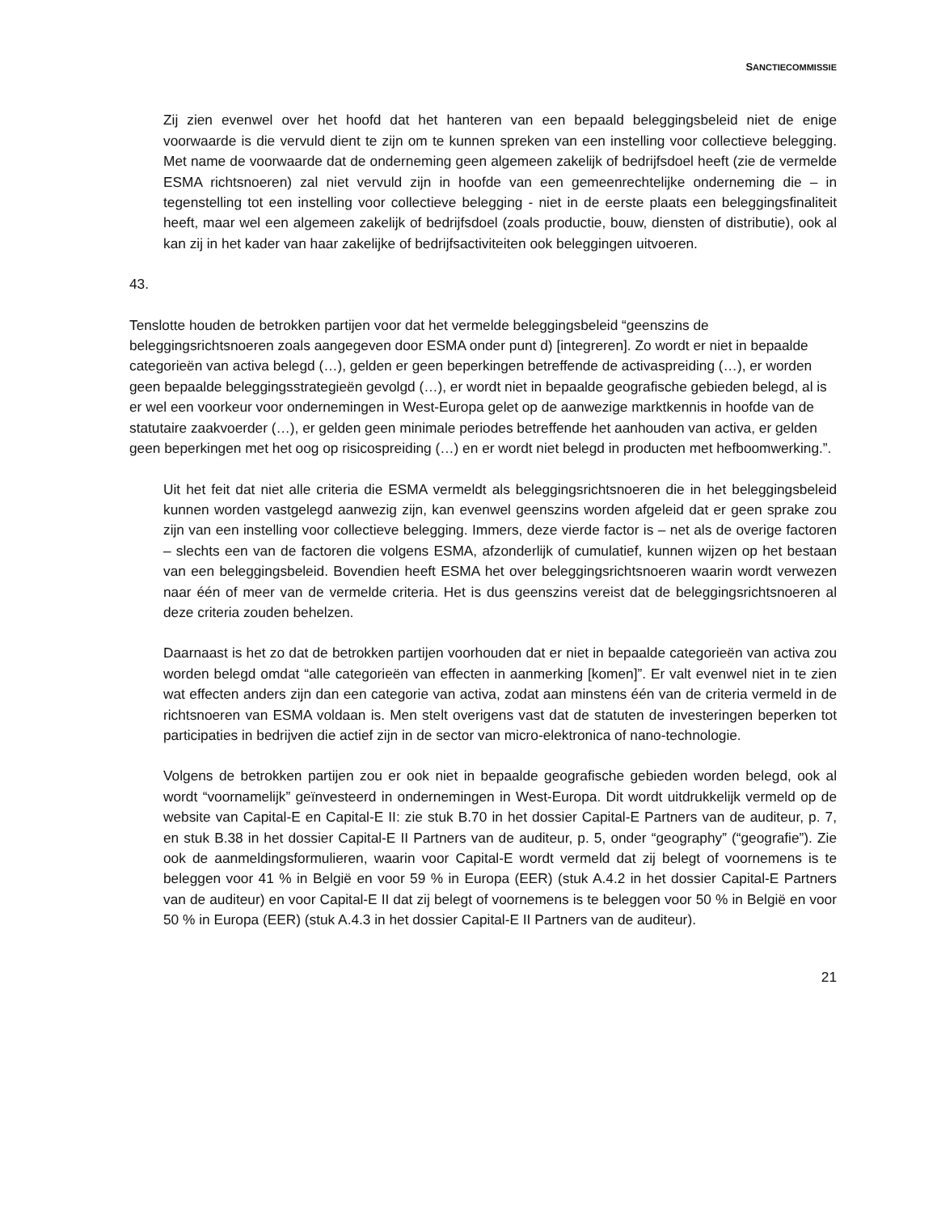SANCTIECOMMISSIE
Zij zien evenwel over het hoofd dat het hanteren van een bepaald beleggingsbeleid niet de enige voorwaarde is die vervuld dient te zijn om te kunnen spreken van een instelling voor collectieve belegging. Met name de voorwaarde dat de onderneming geen algemeen zakelijk of bedrijfsdoel heeft (zie de vermelde ESMA richtsnoeren) zal niet vervuld zijn in hoofde van een gemeenrechtelijke onderneming die – in tegenstelling tot een instelling voor collectieve belegging - niet in de eerste plaats een beleggingsfinaliteit heeft, maar wel een algemeen zakelijk of bedrijfsdoel (zoals productie, bouw, diensten of distributie), ook al kan zij in het kader van haar zakelijke of bedrijfsactiviteiten ook beleggingen uitvoeren.
43.
Tenslotte houden de betrokken partijen voor dat het vermelde beleggingsbeleid “geenszins de beleggingsrichtsnoeren zoals aangegeven door ESMA onder punt d) [integreren]. Zo wordt er niet in bepaalde categorieën van activa belegd (…), gelden er geen beperkingen betreffende de activaspreiding (…), er worden geen bepaalde beleggingsstrategieën gevolgd (…), er wordt niet in bepaalde geografische gebieden belegd, al is er wel een voorkeur voor ondernemingen in West-Europa gelet op de aanwezige marktkennis in hoofde van de statutaire zaakvoerder (…), er gelden geen minimale periodes betreffende het aanhouden van activa, er gelden geen beperkingen met het oog op risicospreiding (…) en er wordt niet belegd in producten met hefboomwerking.”.
Uit het feit dat niet alle criteria die ESMA vermeldt als beleggingsrichtsnoeren die in het beleggingsbeleid kunnen worden vastgelegd aanwezig zijn, kan evenwel geenszins worden afgeleid dat er geen sprake zou zijn van een instelling voor collectieve belegging. Immers, deze vierde factor is – net als de overige factoren – slechts een van de factoren die volgens ESMA, afzonderlijk of cumulatief, kunnen wijzen op het bestaan van een beleggingsbeleid. Bovendien heeft ESMA het over beleggingsrichtsnoeren waarin wordt verwezen naar één of meer van de vermelde criteria. Het is dus geenszins vereist dat de beleggingsrichtsnoeren al deze criteria zouden behelzen.
Daarnaast is het zo dat de betrokken partijen voorhouden dat er niet in bepaalde categorieën van activa zou worden belegd omdat “alle categorieën van effecten in aanmerking [komen]”. Er valt evenwel niet in te zien wat effecten anders zijn dan een categorie van activa, zodat aan minstens één van de criteria vermeld in de richtsnoeren van ESMA voldaan is. Men stelt overigens vast dat de statuten de investeringen beperken tot participaties in bedrijven die actief zijn in de sector van micro-elektronica of nano-technologie.
Volgens de betrokken partijen zou er ook niet in bepaalde geografische gebieden worden belegd, ook al wordt “voornamelijk” geïnvesteerd in ondernemingen in West-Europa. Dit wordt uitdrukkelijk vermeld op de website van Capital-E en Capital-E II: zie stuk B.70 in het dossier Capital-E Partners van de auditeur, p. 7, en stuk B.38 in het dossier Capital-E II Partners van de auditeur, p. 5, onder “geography” (“geografie”). Zie ook de aanmeldingsformulieren, waarin voor Capital-E wordt vermeld dat zij belegt of voornemens is te beleggen voor 41 % in België en voor 59 % in Europa (EER) (stuk A.4.2 in het dossier Capital-E Partners van de auditeur) en voor Capital-E II dat zij belegt of voornemens is te beleggen voor 50 % in België en voor 50 % in Europa (EER) (stuk A.4.3 in het dossier Capital-E II Partners van de auditeur).
21